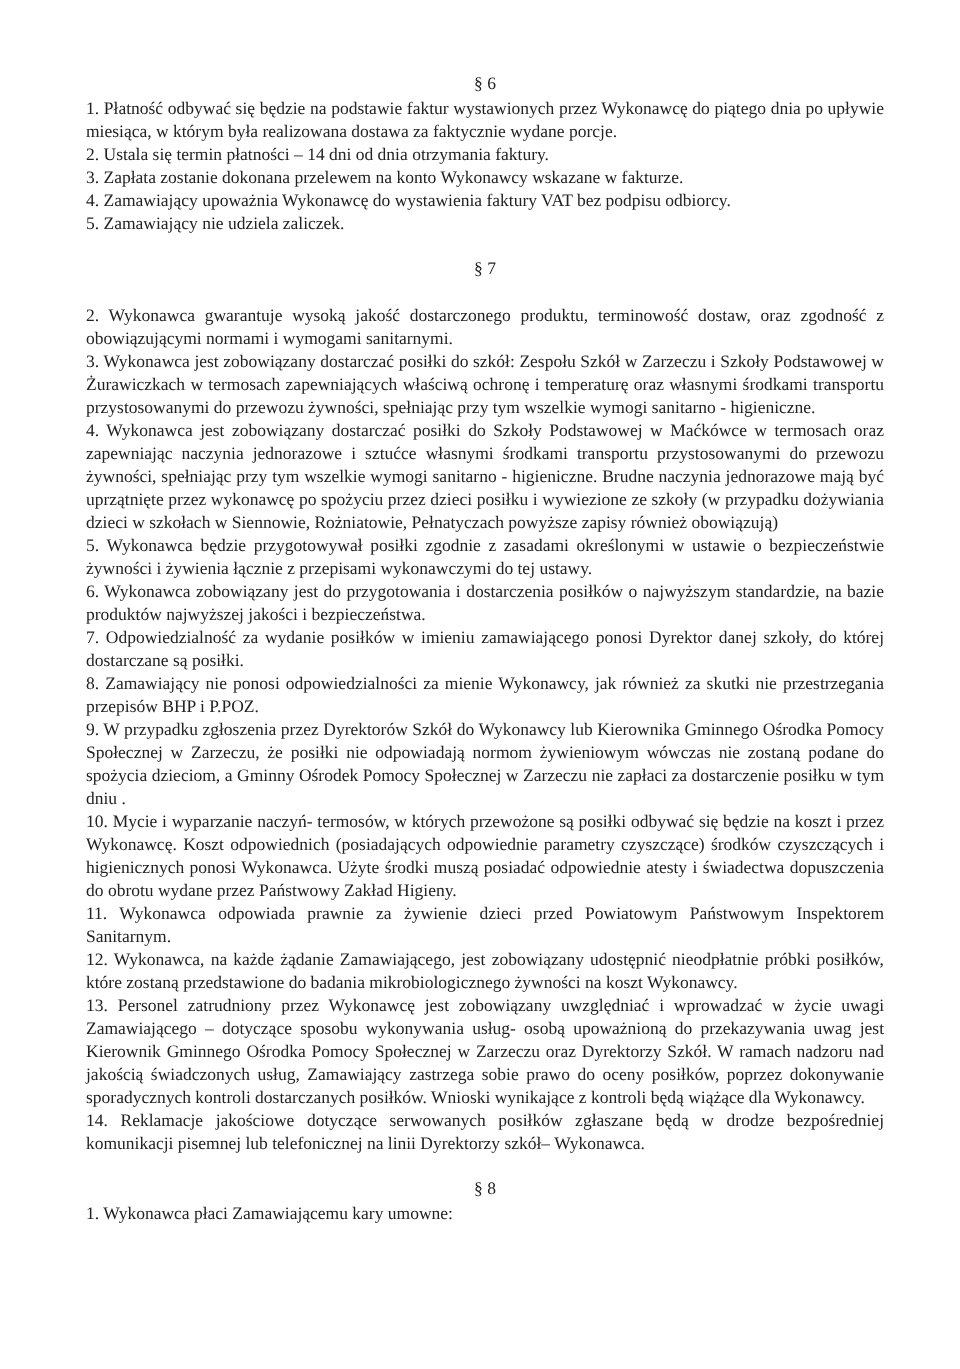§ 6
1. Płatność odbywać się będzie na podstawie faktur wystawionych przez Wykonawcę do piątego dnia po upływie miesiąca, w którym była realizowana dostawa za faktycznie wydane porcje.
2. Ustala się termin płatności – 14 dni od dnia otrzymania faktury.
3. Zapłata zostanie dokonana przelewem na konto Wykonawcy wskazane w fakturze.
4. Zamawiający upoważnia Wykonawcę do wystawienia faktury VAT bez podpisu odbiorcy.
5. Zamawiający nie udziela zaliczek.
§ 7
2. Wykonawca gwarantuje wysoką jakość dostarczonego produktu, terminowość dostaw, oraz zgodność z obowiązującymi normami i wymogami sanitarnymi.
3. Wykonawca jest zobowiązany dostarczać posiłki do szkół: Zespołu Szkół w Zarzeczu i Szkoły Podstawowej w Żurawiczkach w termosach zapewniających właściwą ochronę i temperaturę oraz własnymi środkami transportu przystosowanymi do przewozu żywności, spełniając przy tym wszelkie wymogi sanitarno - higieniczne.
4. Wykonawca jest zobowiązany dostarczać posiłki do Szkoły Podstawowej w Maćkówce w termosach oraz zapewniając naczynia jednorazowe i sztućce własnymi środkami transportu przystosowanymi do przewozu żywności, spełniając przy tym wszelkie wymogi sanitarno - higieniczne. Brudne naczynia jednorazowe mają być uprzątnięte przez wykonawcę po spożyciu przez dzieci posiłku i wywiezione ze szkoły (w przypadku dożywiania dzieci w szkołach w Siennowie, Rożniatowie, Pełnatyczach powyższe zapisy również obowiązują)
5. Wykonawca będzie przygotowywał posiłki zgodnie z zasadami określonymi w ustawie o bezpieczeństwie żywności i żywienia łącznie z przepisami wykonawczymi do tej ustawy.
6. Wykonawca zobowiązany jest do przygotowania i dostarczenia posiłków o najwyższym standardzie, na bazie produktów najwyższej jakości i bezpieczeństwa.
7. Odpowiedzialność za wydanie posiłków w imieniu zamawiającego ponosi Dyrektor danej szkoły, do której dostarczane są posiłki.
8. Zamawiający nie ponosi odpowiedzialności za mienie Wykonawcy, jak również za skutki nie przestrzegania przepisów BHP i P.POZ.
9. W przypadku zgłoszenia przez Dyrektorów Szkół do Wykonawcy lub Kierownika Gminnego Ośrodka Pomocy Społecznej w Zarzeczu, że posiłki nie odpowiadają normom żywieniowym wówczas nie zostaną podane do spożycia dzieciom, a Gminny Ośrodek Pomocy Społecznej w Zarzeczu nie zapłaci za dostarczenie posiłku w tym dniu .
10. Mycie i wyparzanie naczyń- termosów, w których przewożone są posiłki odbywać się będzie na koszt i przez Wykonawcę. Koszt odpowiednich (posiadających odpowiednie parametry czyszczące) środków czyszczących i higienicznych ponosi Wykonawca. Użyte środki muszą posiadać odpowiednie atesty i świadectwa dopuszczenia do obrotu wydane przez Państwowy Zakład Higieny.
11. Wykonawca odpowiada prawnie za żywienie dzieci przed Powiatowym Państwowym Inspektorem Sanitarnym.
12. Wykonawca, na każde żądanie Zamawiającego, jest zobowiązany udostępnić nieodpłatnie próbki posiłków, które zostaną przedstawione do badania mikrobiologicznego żywności na koszt Wykonawcy.
13. Personel zatrudniony przez Wykonawcę jest zobowiązany uwzględniać i wprowadzać w życie uwagi Zamawiającego – dotyczące sposobu wykonywania usług- osobą upoważnioną do przekazywania uwag jest Kierownik Gminnego Ośrodka Pomocy Społecznej w Zarzeczu oraz Dyrektorzy Szkół. W ramach nadzoru nad jakością świadczonych usług, Zamawiający zastrzega sobie prawo do oceny posiłków, poprzez dokonywanie sporadycznych kontroli dostarczanych posiłków. Wnioski wynikające z kontroli będą wiążące dla Wykonawcy.
14. Reklamacje jakościowe dotyczące serwowanych posiłków zgłaszane będą w drodze bezpośredniej komunikacji pisemnej lub telefonicznej na linii Dyrektorzy szkół– Wykonawca.
§ 8
1. Wykonawca płaci Zamawiającemu kary umowne: